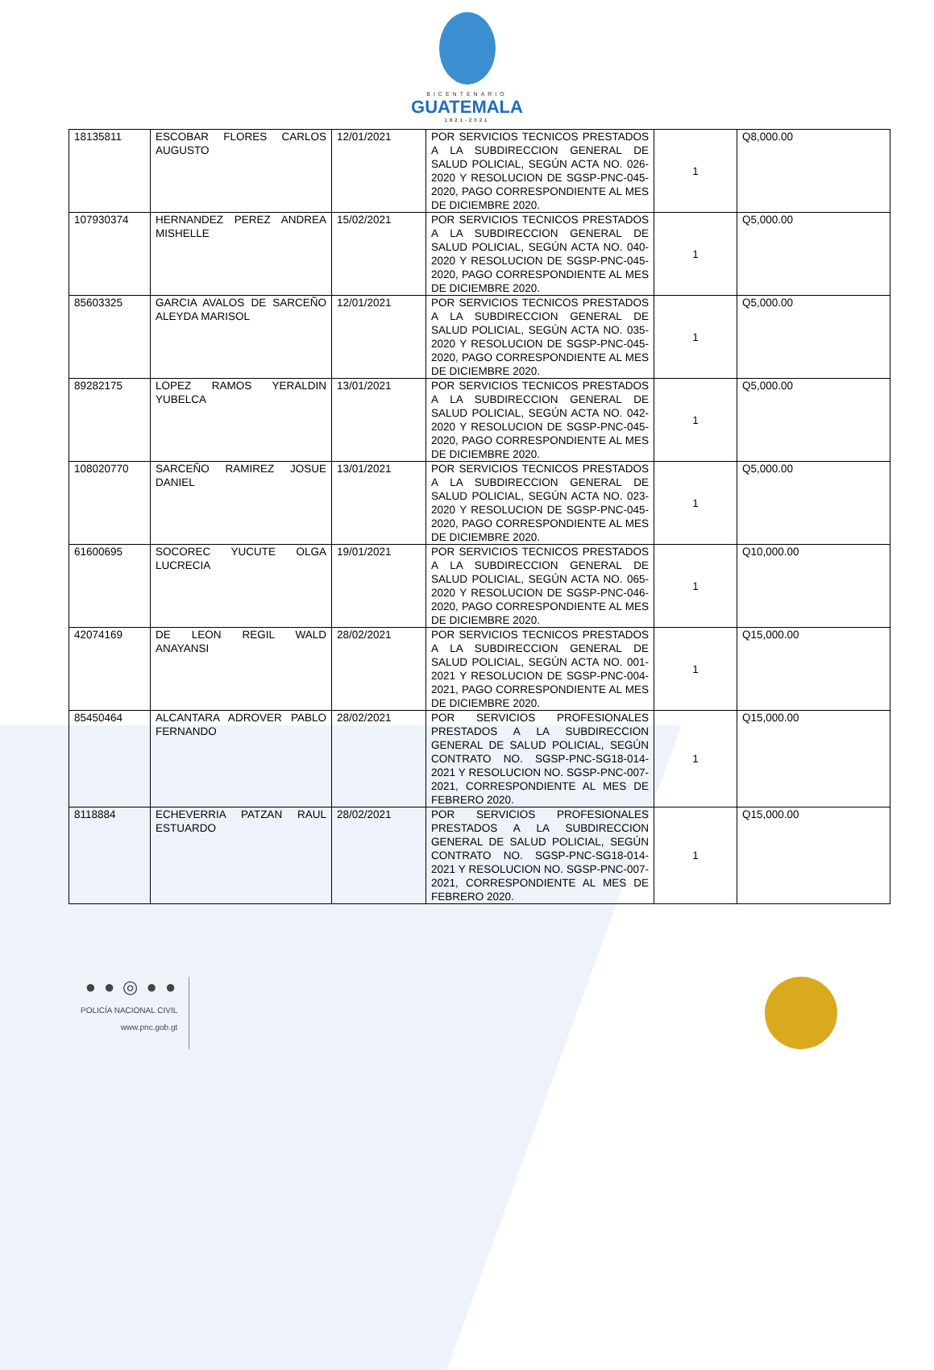BICENTENARIO
GUATEMALA
1821-2021
| 18135811 | ESCOBAR FLORES CARLOS AUGUSTO | 12/01/2021 | POR SERVICIOS TECNICOS PRESTADOS A LA SUBDIRECCION GENERAL DE SALUD POLICIAL, SEGÚN ACTA NO. 026-2020 Y RESOLUCION DE SGSP-PNC-045-2020, PAGO CORRESPONDIENTE AL MES DE DICIEMBRE 2020. | 1 | Q8,000.00 |
| 107930374 | HERNANDEZ PEREZ ANDREA MISHELLE | 15/02/2021 | POR SERVICIOS TECNICOS PRESTADOS A LA SUBDIRECCION GENERAL DE SALUD POLICIAL, SEGÚN ACTA NO. 040-2020 Y RESOLUCION DE SGSP-PNC-045-2020, PAGO CORRESPONDIENTE AL MES DE DICIEMBRE 2020. | 1 | Q5,000.00 |
| 85603325 | GARCIA AVALOS DE SARCEÑO ALEYDA MARISOL | 12/01/2021 | POR SERVICIOS TECNICOS PRESTADOS A LA SUBDIRECCION GENERAL DE SALUD POLICIAL, SEGÚN ACTA NO. 035-2020 Y RESOLUCION DE SGSP-PNC-045-2020, PAGO CORRESPONDIENTE AL MES DE DICIEMBRE 2020. | 1 | Q5,000.00 |
| 89282175 | LOPEZ RAMOS YERALDIN YUBELCA | 13/01/2021 | POR SERVICIOS TECNICOS PRESTADOS A LA SUBDIRECCION GENERAL DE SALUD POLICIAL, SEGÚN ACTA NO. 042-2020 Y RESOLUCION DE SGSP-PNC-045-2020, PAGO CORRESPONDIENTE AL MES DE DICIEMBRE 2020. | 1 | Q5,000.00 |
| 108020770 | SARCEÑO RAMIREZ JOSUE DANIEL | 13/01/2021 | POR SERVICIOS TECNICOS PRESTADOS A LA SUBDIRECCION GENERAL DE SALUD POLICIAL, SEGÚN ACTA NO. 023-2020 Y RESOLUCION DE SGSP-PNC-045-2020, PAGO CORRESPONDIENTE AL MES DE DICIEMBRE 2020. | 1 | Q5,000.00 |
| 61600695 | SOCOREC YUCUTE OLGA LUCRECIA | 19/01/2021 | POR SERVICIOS TECNICOS PRESTADOS A LA SUBDIRECCION GENERAL DE SALUD POLICIAL, SEGÚN ACTA NO. 065-2020 Y RESOLUCION DE SGSP-PNC-046-2020, PAGO CORRESPONDIENTE AL MES DE DICIEMBRE 2020. | 1 | Q10,000.00 |
| 42074169 | DE LEON REGIL WALD ANAYANSI | 28/02/2021 | POR SERVICIOS TECNICOS PRESTADOS A LA SUBDIRECCION GENERAL DE SALUD POLICIAL, SEGÚN ACTA NO. 001-2021 Y RESOLUCION DE SGSP-PNC-004-2021, PAGO CORRESPONDIENTE AL MES DE DICIEMBRE 2020. | 1 | Q15,000.00 |
| 85450464 | ALCANTARA ADROVER PABLO FERNANDO | 28/02/2021 | POR SERVICIOS PROFESIONALES PRESTADOS A LA SUBDIRECCION GENERAL DE SALUD POLICIAL, SEGÚN CONTRATO NO. SGSP-PNC-SG18-014-2021 Y RESOLUCION NO. SGSP-PNC-007-2021, CORRESPONDIENTE AL MES DE FEBRERO 2020. | 1 | Q15,000.00 |
| 8118884 | ECHEVERRIA PATZAN RAUL ESTUARDO | 28/02/2021 | POR SERVICIOS PROFESIONALES PRESTADOS A LA SUBDIRECCION GENERAL DE SALUD POLICIAL, SEGÚN CONTRATO NO. SGSP-PNC-SG18-014-2021 Y RESOLUCION NO. SGSP-PNC-007-2021, CORRESPONDIENTE AL MES DE FEBRERO 2020. | 1 | Q15,000.00 |
● ● ◎ ● ●
POLICÍA NACIONAL CIVIL
www.pnc.gob.gt